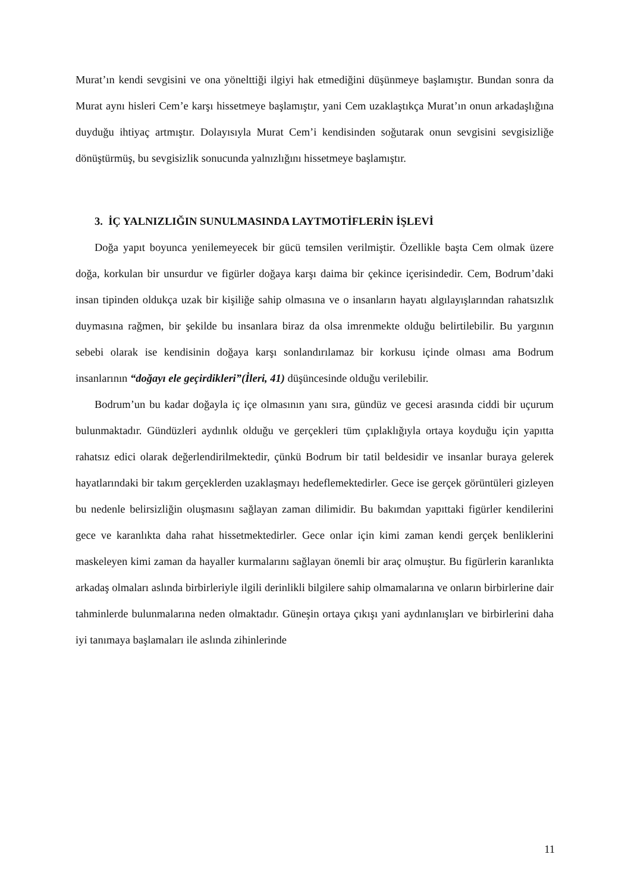Murat’ın kendi sevgisini ve ona yönelttiği ilgiyi hak etmediğini düşünmeye başlamıştır. Bundan sonra da Murat aynı hisleri Cem’e karşı hissetmeye başlamıştır, yani Cem uzaklaştıkça Murat’ın onun arkadaşlığına duyduğu ihtiyaç artmıştır. Dolayısıyla Murat Cem’i kendisinden soğutarak onun sevgisini sevgisizliğe dönüştürmüş, bu sevgisizlik sonucunda yalnızlığını hissetmeye başlamıştır.
3. İÇ YALNIZLIĞIN SUNULMASINDA LAYTMOTİFLERİN İŞLEVİ
Doğa yapıt boyunca yenilemeyecek bir gücü temsilen verilmiştir. Özellikle başta Cem olmak üzere doğa, korkulan bir unsurdur ve figürler doğaya karşı daima bir çekince içerisindedir. Cem, Bodrum’daki insan tipinden oldukça uzak bir kişiliğe sahip olmasına ve o insanların hayatı algılayışlarından rahatsızlık duymasına rağmen, bir şekilde bu insanlara biraz da olsa imrenmekte olduğu belirtilebilir. Bu yargının sebebi olarak ise kendisinin doğaya karşı sonlandırılamaz bir korkusu içinde olması ama Bodrum insanlarının “doğayı ele geçirdikleri”(İleri, 41) düşüncesinde olduğu verilebilir.
Bodrum’un bu kadar doğayla iç içe olmasının yanı sıra, gündüz ve gecesi arasında ciddi bir uçurum bulunmaktadır. Gündüzleri aydınlık olduğu ve gerçekleri tüm çıplaklığıyla ortaya koyduğu için yapıtta rahatsız edici olarak değerlendirilmektedir, çünkü Bodrum bir tatil beldesidir ve insanlar buraya gelerek hayatlarındaki bir takım gerçeklerden uzaklaşmayı hedeflemektedirler. Gece ise gerçek görüntüleri gizleyen bu nedenle belirsizliğin oluşmasını sağlayan zaman dilimidir. Bu bakımdan yapıttaki figürler kendilerini gece ve karanlıkta daha rahat hissetmektedirler. Gece onlar için kimi zaman kendi gerçek benliklerini maskeleyen kimi zaman da hayaller kurmalarını sağlayan önemli bir araç olmuştur. Bu figürlerin karanlıkta arkadaş olmaları aslında birbirleriyle ilgili derinlikli bilgilere sahip olmamalarına ve onların birbirlerine dair tahminlerde bulunmalarına neden olmaktadır. Güneşin ortaya çıkışı yani aydınlanışları ve birbirlerini daha iyi tanımaya başlamaları ile aslında zihinlerinde
11